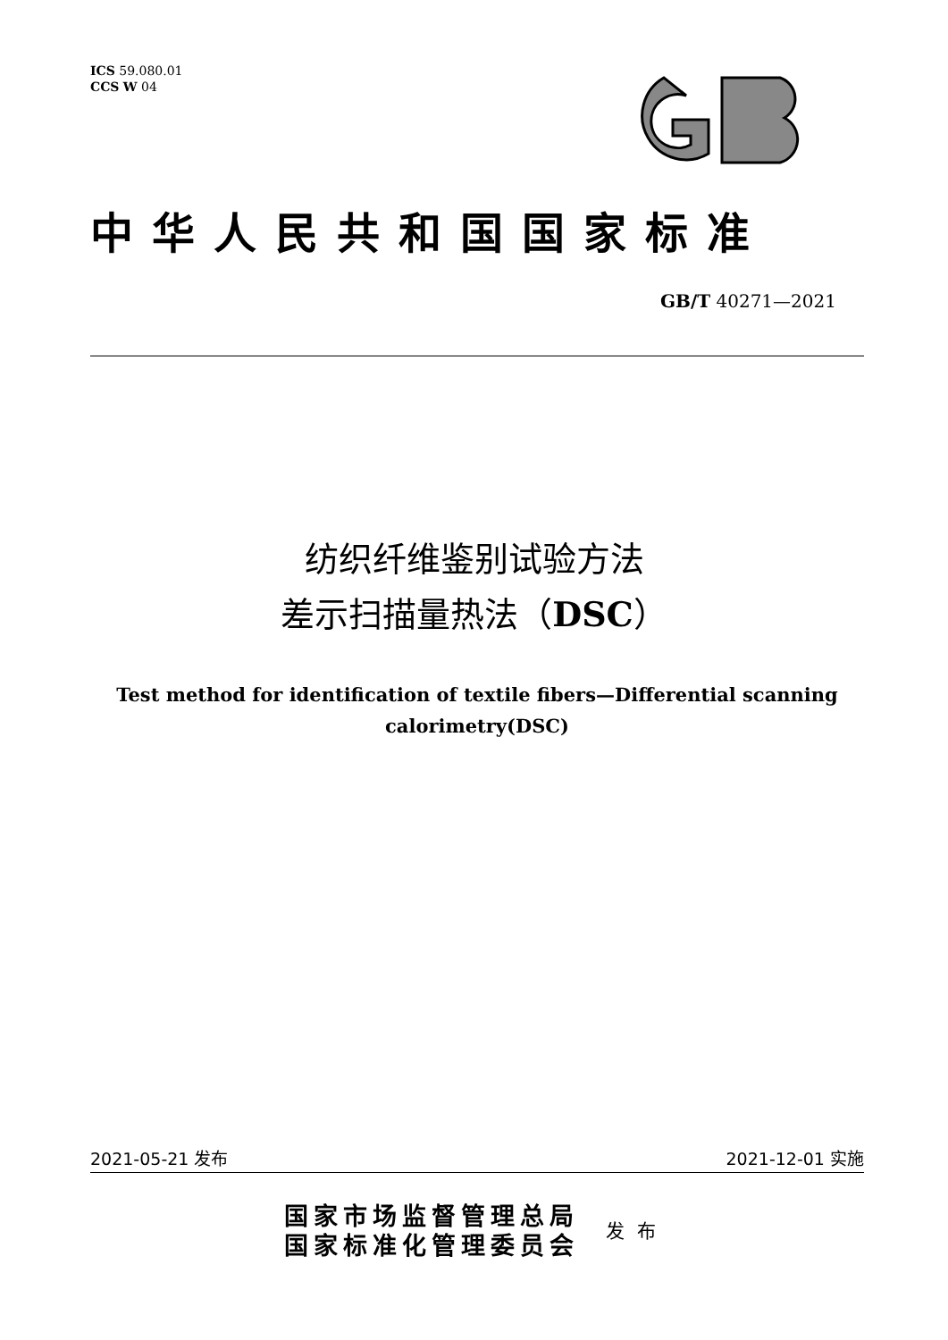ICS 59.080.01
CCS W 04
中华人民共和国国家标准
GB/T 40271—2021
纺织纤维鉴别试验方法
差示扫描量热法（DSC）
Test method for identification of textile fibers—Differential scanning
calorimetry(DSC)
2021-05-21 发布 2021-12-01 实施
国家市场监督管理总局
国家标准化管理委员会
发布